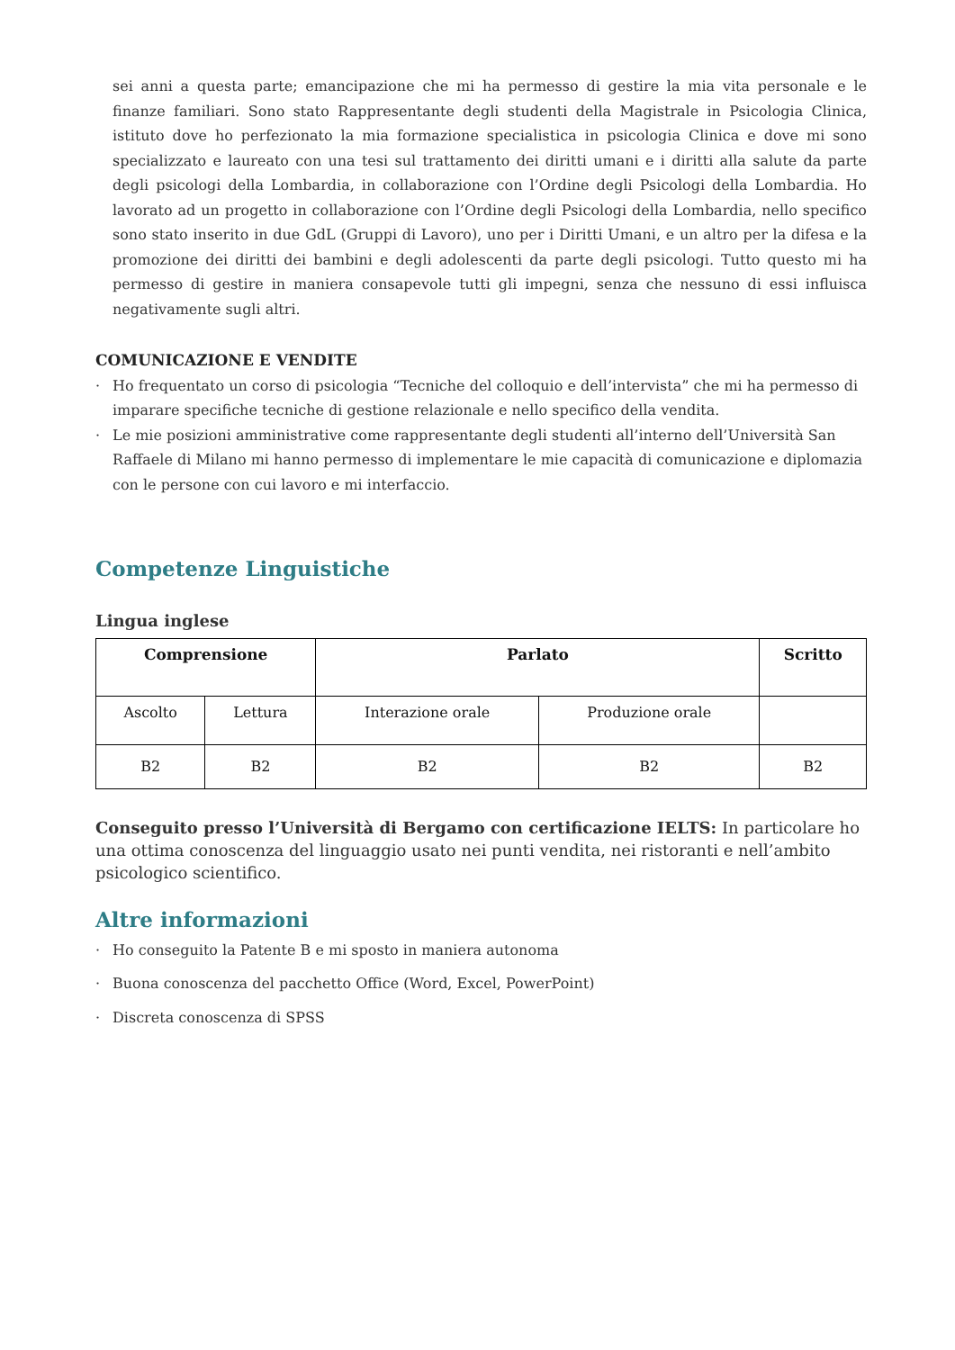sei anni a questa parte; emancipazione che mi ha permesso di gestire la mia vita personale e le finanze familiari. Sono stato Rappresentante degli studenti della Magistrale in Psicologia Clinica, istituto dove ho perfezionato la mia formazione specialistica in psicologia Clinica e dove mi sono specializzato e laureato con una tesi sul trattamento dei diritti umani e i diritti alla salute da parte degli psicologi della Lombardia, in collaborazione con l’Ordine degli Psicologi della Lombardia. Ho lavorato ad un progetto in collaborazione con l’Ordine degli Psicologi della Lombardia, nello specifico sono stato inserito in due GdL (Gruppi di Lavoro), uno per i Diritti Umani, e un altro per la difesa e la promozione dei diritti dei bambini e degli adolescenti da parte degli psicologi. Tutto questo mi ha permesso di gestire in maniera consapevole tutti gli impegni, senza che nessuno di essi influisca negativamente sugli altri.
COMUNICAZIONE E VENDITE
· Ho frequentato un corso di psicologia “Tecniche del colloquio e dell’intervista” che mi ha permesso di imparare specifiche tecniche di gestione relazionale e nello specifico della vendita.
· Le mie posizioni amministrative come rappresentante degli studenti all’interno dell’Università San Raffaele di Milano mi hanno permesso di implementare le mie capacità di comunicazione e diplomazia con le persone con cui lavoro e mi interfaccio.
Competenze Linguistiche
Lingua inglese
| Comprensione | | Parlato | | Scritto |
| --- | --- | --- | --- | --- |
| Ascolto | Lettura | Interazione orale | Produzione orale | |
| B2 | B2 | B2 | B2 | B2 |
Conseguito presso l’Università di Bergamo con certificazione IELTS: In particolare ho una ottima conoscenza del linguaggio usato nei punti vendita, nei ristoranti e nell’ambito psicologico scientifico.
Altre informazioni
· Ho conseguito la Patente B e mi sposto in maniera autonoma
· Buona conoscenza del pacchetto Office (Word, Excel, PowerPoint)
· Discreta conoscenza di SPSS